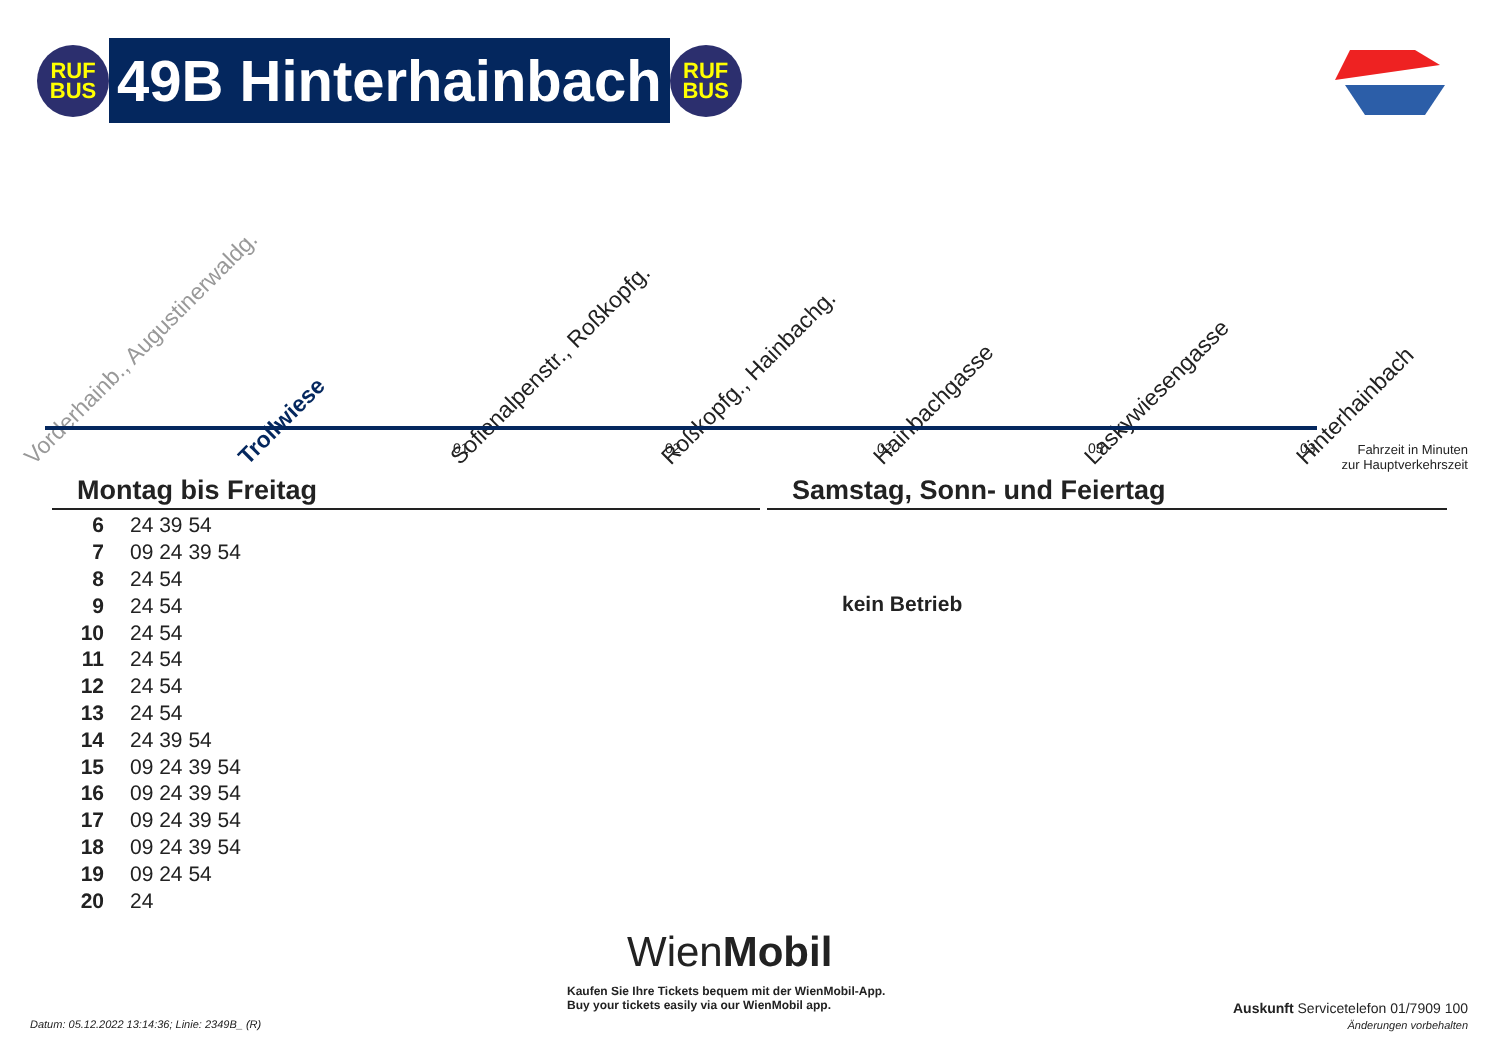RUF
BUS
49B Hinterhainbach
RUF
BUS
Vorderhainb., Augustinerwaldg. Trollwiese Sofienalpenstr., Roßkopfg. Roßkopfg., Hainbachg. Hainbachgasse Laskywiesengasse Hinterhainbach
01 02 02 03 03
Fahrzeit in Minuten
zur Hauptverkehrszeit
Montag bis Freitag Samstag, Sonn- und Feiertag
| 6 | 24 39 54 |
| 7 | 09 24 39 54 |
| 8 | 24 54 |
| 9 | 24 54 |
| 10 | 24 54 |
| 11 | 24 54 |
| 12 | 24 54 |
| 13 | 24 54 |
| 14 | 24 39 54 |
| 15 | 09 24 39 54 |
| 16 | 09 24 39 54 |
| 17 | 09 24 39 54 |
| 18 | 09 24 39 54 |
| 19 | 09 24 54 |
| 20 | 24 |
kein Betrieb
WienMobil
Kaufen Sie Ihre Tickets bequem mit der WienMobil-App.
Buy your tickets easily via our WienMobil app.
Datum: 05.12.2022 13:14:36; Linie: 2349B_ (R)
Auskunft Servicetelefon 01/7909 100
Änderungen vorbehalten